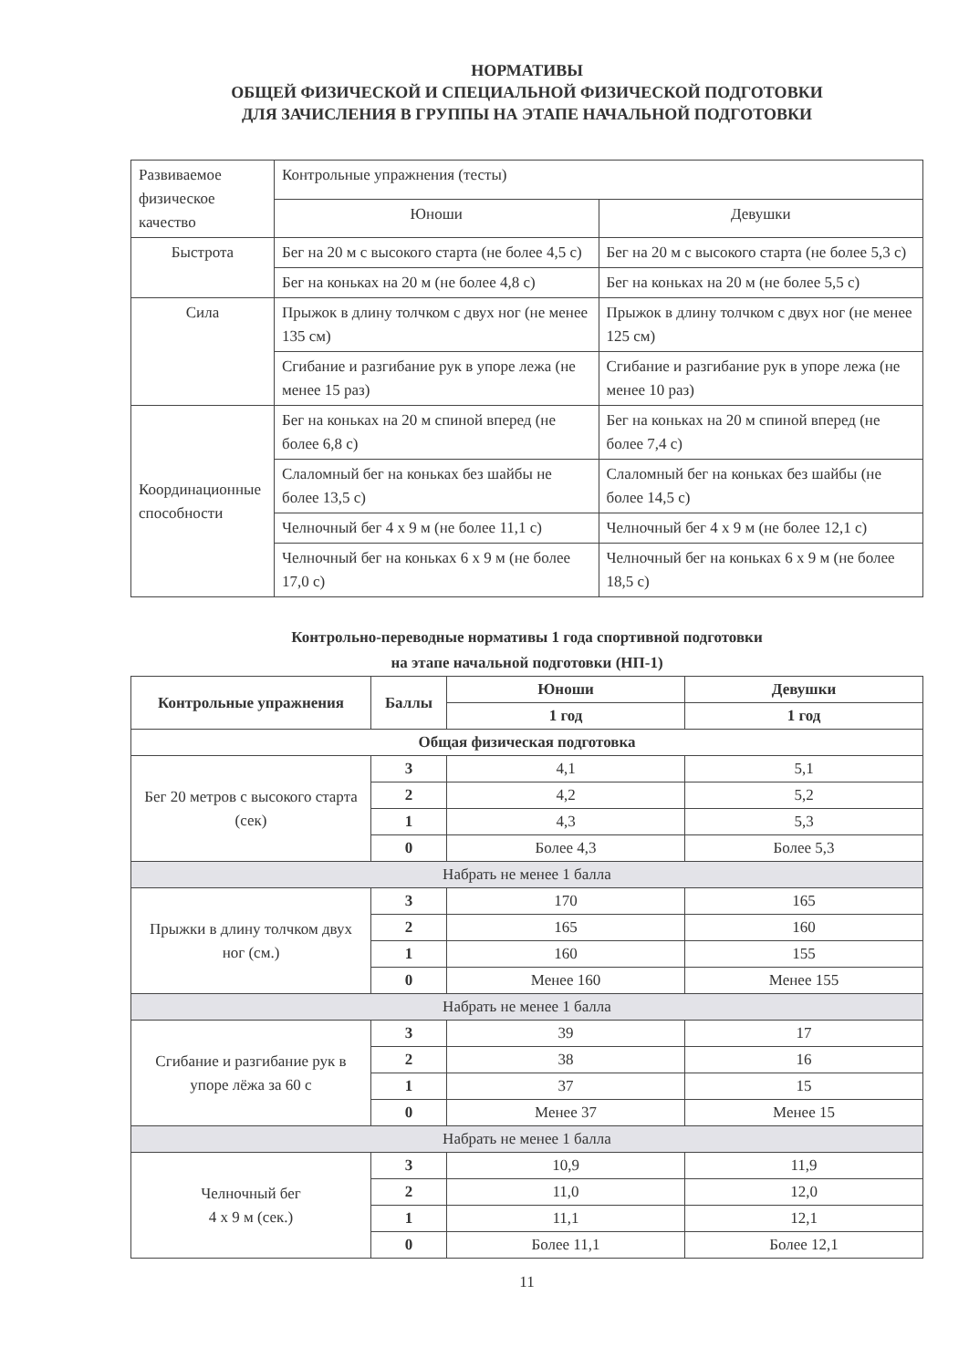НОРМАТИВЫ
ОБЩЕЙ ФИЗИЧЕСКОЙ И СПЕЦИАЛЬНОЙ ФИЗИЧЕСКОЙ ПОДГОТОВКИ
ДЛЯ ЗАЧИСЛЕНИЯ В ГРУППЫ НА ЭТАПЕ НАЧАЛЬНОЙ ПОДГОТОВКИ
| Развиваемое физическое качество | Контрольные упражнения (тесты) | |
| | Юноши | Девушки |
| Быстрота | Бег на 20 м с высокого старта (не более 4,5 с) | Бег на 20 м с высокого старта (не более 5,3 с) |
| | Бег на коньках на 20 м (не более 4,8 с) | Бег на коньках на 20 м (не более 5,5 с) |
| Сила | Прыжок в длину толчком с двух ног (не менее 135 см) | Прыжок в длину толчком с двух ног (не менее 125 см) |
| | Сгибание и разгибание рук в упоре лежа (не менее 15 раз) | Сгибание и разгибание рук в упоре лежа (не менее 10 раз) |
| Координационные способности | Бег на коньках на 20 м спиной вперед (не более 6,8 с) | Бег на коньках на 20 м спиной вперед (не более 7,4 с) |
| | Слаломный бег на коньках без шайбы не более 13,5 с) | Слаломный бег на коньках без шайбы (не более 14,5 с) |
| | Челночный бег 4 х 9 м (не более 11,1 с) | Челночный бег 4 х 9 м (не более 12,1 с) |
| | Челночный бег на коньках 6 х 9 м (не более 17,0 с) | Челночный бег на коньках 6 х 9 м (не более 18,5 с) |
Контрольно-переводные нормативы 1 года спортивной подготовки
на этапе начальной подготовки (НП-1)
| Контрольные упражнения | Баллы | Юноши | Девушки |
| --- | --- | --- | --- |
| | | 1 год | 1 год |
| Общая физическая подготовка | | | |
| Бег 20 метров с высокого старта (сек) | 3 | 4,1 | 5,1 |
| | 2 | 4,2 | 5,2 |
| | 1 | 4,3 | 5,3 |
| | 0 | Более 4,3 | Более 5,3 |
| Набрать не менее 1 балла | | | |
| Прыжки в длину толчком двух ног (см.) | 3 | 170 | 165 |
| | 2 | 165 | 160 |
| | 1 | 160 | 155 |
| | 0 | Менее 160 | Менее 155 |
| Набрать не менее 1 балла | | | |
| Сгибание и разгибание рук в упоре лёжа за 60 с | 3 | 39 | 17 |
| | 2 | 38 | 16 |
| | 1 | 37 | 15 |
| | 0 | Менее 37 | Менее 15 |
| Набрать не менее 1 балла | | | |
| Челночный бег 4 х 9 м (сек.) | 3 | 10,9 | 11,9 |
| | 2 | 11,0 | 12,0 |
| | 1 | 11,1 | 12,1 |
| | 0 | Более 11,1 | Более 12,1 |
11